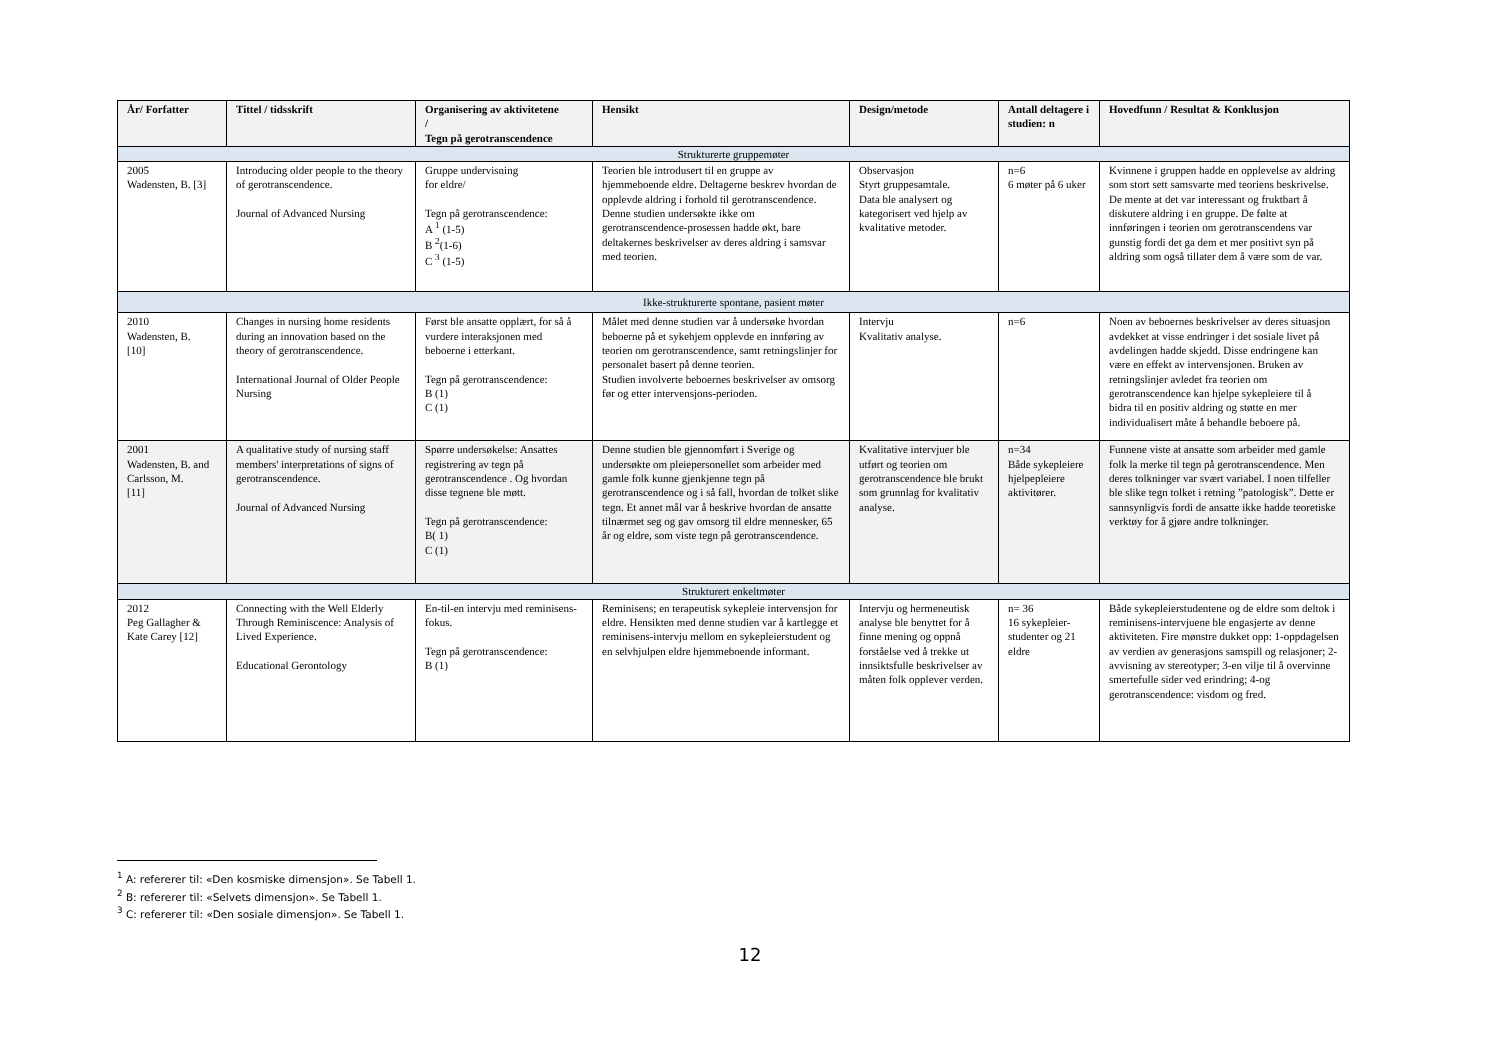| År/ Forfatter | Tittel / tidsskrift | Organisering av aktivitetene / Tegn på gerotranscendence | Hensikt | Design/metode | Antall deltagere i studien: n | Hovedfunn / Resultat & Konklusjon |
| --- | --- | --- | --- | --- | --- | --- |
| Strukturerte gruppemøter | | | | | | |
| 2005 Wadensten, B. [3] | Introducing older people to the theory of gerotranscendence. Journal of Advanced Nursing | Gruppe undervisning for eldre/ Tegn på gerotranscendence: A <sup>1</sup> (1-5) B <sup>2</sup>(1-6) C <sup>3</sup> (1-5) | Teorien ble introdusert til en gruppe av hjemmeboende eldre. Deltagerne beskrev hvordan de opplevde aldring i forhold til gerotranscendence. Denne studien undersøkte ikke om gerotranscendence-prosessen hadde økt, bare deltakernes beskrivelser av deres aldring i samsvar med teorien. | Observasjon Styrt gruppesamtale. Data ble analysert og kategorisert ved hjelp av kvalitative metoder. | n=6 6 møter på 6 uker | Kvinnene i gruppen hadde en opplevelse av aldring som stort sett samsvarte med teoriens beskrivelse. De mente at det var interessant og fruktbart å diskutere aldring i en gruppe. De følte at innføringen i teorien om gerotranscendens var gunstig fordi det ga dem et mer positivt syn på aldring som også tillater dem å være som de var. |
| Ikke-strukturerte spontane, pasient møter | | | | | | |
| 2010 Wadensten, B. [10] | Changes in nursing home residents during an innovation based on the theory of gerotranscendence. International Journal of Older People Nursing | Først ble ansatte opplært, for så å vurdere interaksjonen med beboerne i etterkant. Tegn på gerotranscendence: B (1) C (1) | Målet med denne studien var å undersøke hvordan beboerne på et sykehjem opplevde en innføring av teorien om gerotranscendence, samt retningslinjer for personalet basert på denne teorien. Studien involverte beboernes beskrivelser av omsorg før og etter intervensjons-perioden. | Intervju Kvalitativ analyse. | n=6 | Noen av beboernes beskrivelser av deres situasjon avdekket at visse endringer i det sosiale livet på avdelingen hadde skjedd. Disse endringene kan være en effekt av intervensjonen. Bruken av retningslinjer avledet fra teorien om gerotranscendence kan hjelpe sykepleiere til å bidra til en positiv aldring og støtte en mer individualisert måte å behandle beboere på. |
| 2001 Wadensten, B. and Carlsson, M. [11] | A qualitative study of nursing staff members' interpretations of signs of gerotranscendence. Journal of Advanced Nursing | Spørre undersøkelse: Ansattes registrering av tegn på gerotranscendence . Og hvordan disse tegnene ble møtt. Tegn på gerotranscendence: B( 1) C (1) | Denne studien ble gjennomført i Sverige og undersøkte om pleiepersonellet som arbeider med gamle folk kunne gjenkjenne tegn på gerotranscendence og i så fall, hvordan de tolket slike tegn. Et annet mål var å beskrive hvordan de ansatte tilnærmet seg og gav omsorg til eldre mennesker, 65 år og eldre, som viste tegn på gerotranscendence. | Kvalitative intervjuer ble utført og teorien om gerotranscendence ble brukt som grunnlag for kvalitativ analyse. | n=34 Både sykepleiere hjelpepleiere aktivitører. | Funnene viste at ansatte som arbeider med gamle folk la merke til tegn på gerotranscendence. Men deres tolkninger var svært variabel. I noen tilfeller ble slike tegn tolket i retning ”patologisk”. Dette er sannsynligvis fordi de ansatte ikke hadde teoretiske verktøy for å gjøre andre tolkninger. |
| Strukturert enkeltmøter | | | | | | |
| 2012 Peg Gallagher & Kate Carey [12] | Connecting with the Well Elderly Through Reminiscence: Analysis of Lived Experience. Educational Gerontology | En-til-en intervju med reminisens-fokus. Tegn på gerotranscendence: B (1) | Reminisens; en terapeutisk sykepleie intervensjon for eldre. Hensikten med denne studien var å kartlegge et reminisens-intervju mellom en sykepleierstudent og en selvhjulpen eldre hjemmeboende informant. | Intervju og hermeneutisk analyse ble benyttet for å finne mening og oppnå forståelse ved å trekke ut innsiktsfulle beskrivelser av måten folk opplever verden. | n= 36 16 sykepleier-studenter og 21 eldre | Både sykepleierstudentene og de eldre som deltok i reminisens-intervjuene ble engasjerte av denne aktiviteten. Fire mønstre dukket opp: 1-oppdagelsen av verdien av generasjons samspill og relasjoner; 2-avvisning av stereotyper; 3-en vilje til å overvinne smertefulle sider ved erindring; 4-og gerotranscendence: visdom og fred. |
<sup>1</sup> A: refererer til: «Den kosmiske dimensjon». Se Tabell 1.
<sup>2</sup> B: refererer til: «Selvets dimensjon». Se Tabell 1.
<sup>3</sup> C: refererer til: «Den sosiale dimensjon». Se Tabell 1.
12